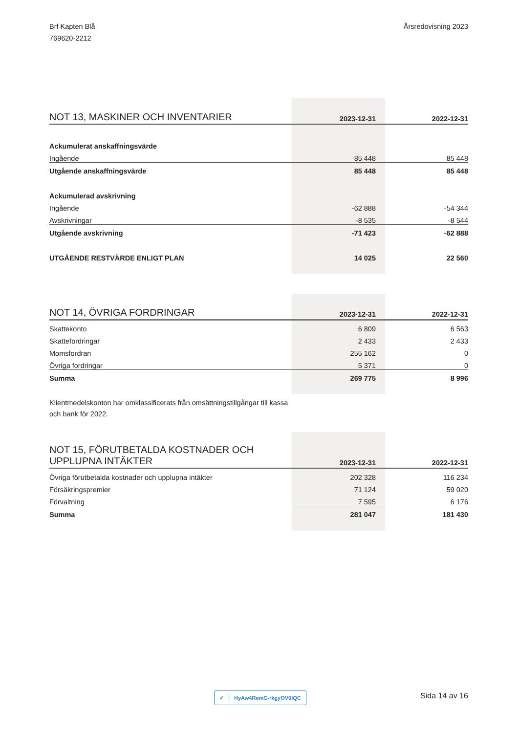Brf Kapten Blå
769620-2212
Årsredovisning 2023
| NOT 13, MASKINER OCH INVENTARIER | 2023-12-31 | 2022-12-31 |
| --- | --- | --- |
| Ackumulerat anskaffningsvärde | | |
| Ingående | 85 448 | 85 448 |
| Utgående anskaffningsvärde | 85 448 | 85 448 |
| Ackumulerad avskrivning | | |
| Ingående | -62 888 | -54 344 |
| Avskrivningar | -8 535 | -8 544 |
| Utgående avskrivning | -71 423 | -62 888 |
| UTGÅENDE RESTVÄRDE ENLIGT PLAN | 14 025 | 22 560 |
| NOT 14, ÖVRIGA FORDRINGAR | 2023-12-31 | 2022-12-31 |
| --- | --- | --- |
| Skattekonto | 6 809 | 6 563 |
| Skattefordringar | 2 433 | 2 433 |
| Momsfordran | 255 162 | 0 |
| Övriga fordringar | 5 371 | 0 |
| Summa | 269 775 | 8 996 |
Klientmedelskonton har omklassificerats från omsättningstillgångar till kassa och bank för 2022.
| NOT 15, FÖRUTBETALDA KOSTNADER OCH UPPLUPNA INTÄKTER | 2023-12-31 | 2022-12-31 |
| --- | --- | --- |
| Övriga förutbetalda kostnader och upplupna intäkter | 202 328 | 116 234 |
| Försäkringspremier | 71 124 | 59 020 |
| Förvaltning | 7 595 | 6 176 |
| Summa | 281 047 | 181 430 |
✓ HyAw4RemC-rkgyOV0IQC Sida 14 av 16